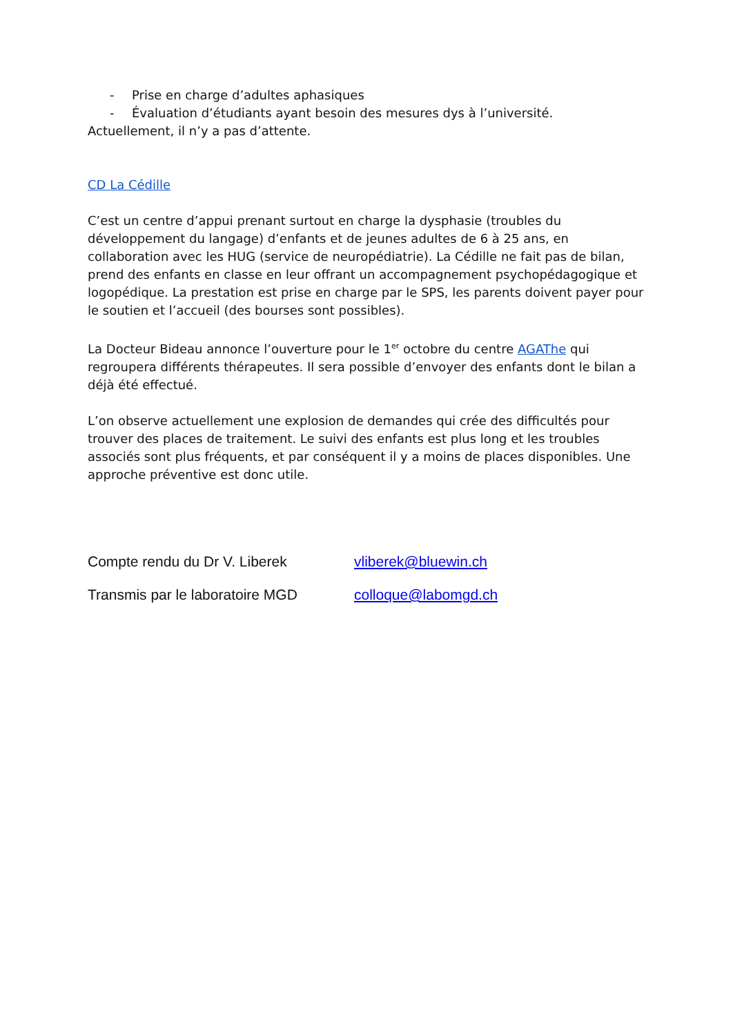- Prise en charge d’adultes aphasiques
- Évaluation d’étudiants ayant besoin des mesures dys à l’université.
Actuellement, il n’y a pas d’attente.
CD La Cédille
C’est un centre d’appui prenant surtout en charge la dysphasie (troubles du développement du langage) d’enfants et de jeunes adultes de 6 à 25 ans, en collaboration avec les HUG (service de neuropédiatrie). La Cédille ne fait pas de bilan, prend des enfants en classe en leur offrant un accompagnement psychopédagogique et logopédique. La prestation est prise en charge par le SPS, les parents doivent payer pour le soutien et l’accueil (des bourses sont possibles).
La Docteur Bideau annonce l’ouverture pour le 1<sup>er</sup> octobre du centre AGAThe qui regroupera différents thérapeutes. Il sera possible d’envoyer des enfants dont le bilan a déjà été effectué.
L’on observe actuellement une explosion de demandes qui crée des difficultés pour trouver des places de traitement. Le suivi des enfants est plus long et les troubles associés sont plus fréquents, et par conséquent il y a moins de places disponibles. Une approche préventive est donc utile.
Compte rendu du Dr V. Liberek vliberek@bluewin.ch
Transmis par le laboratoire MGD colloque@labomgd.ch